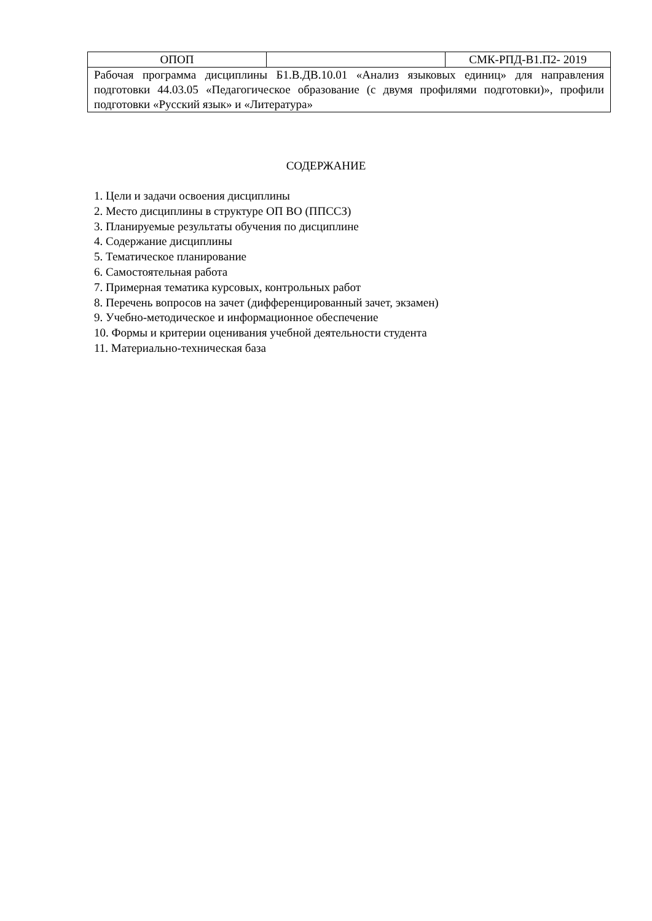| ОПОП | | СМК-РПД-В1.П2- 2019 |
| Рабочая программа дисциплины Б1.В.ДВ.10.01 «Анализ языковых единиц» для направления подготовки 44.03.05 «Педагогическое образование (с двумя профилями подготовки)», профили подготовки «Русский язык» и «Литература» | | |
СОДЕРЖАНИЕ
1. Цели и задачи освоения дисциплины
2. Место дисциплины в структуре ОП ВО (ППССЗ)
3. Планируемые результаты обучения по дисциплине
4. Содержание дисциплины
5. Тематическое планирование
6. Самостоятельная работа
7. Примерная тематика курсовых, контрольных работ
8. Перечень вопросов на зачет (дифференцированный зачет, экзамен)
9. Учебно-методическое и информационное обеспечение
10. Формы и критерии оценивания учебной деятельности студента
11. Материально-техническая база